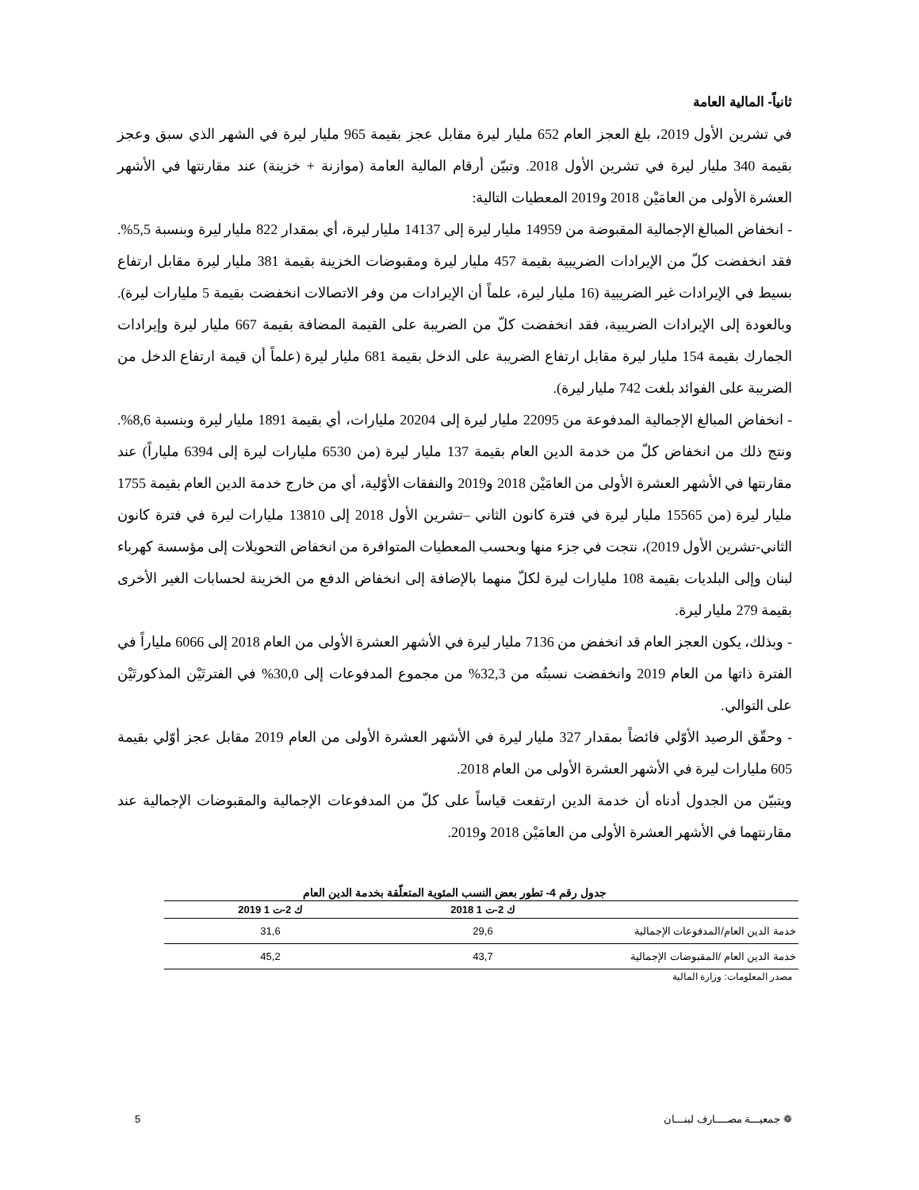ثانياً- المالية العامة
في تشرين الأول 2019، بلغ العجز العام 652 مليار ليرة مقابل عجز بقيمة 965 مليار ليرة في الشهر الذي سبق وعجز بقيمة 340 مليار ليرة في تشرين الأول 2018. وتبيّن أرقام المالية العامة (موازنة + خزينة) عند مقارنتها في الأشهر العشرة الأولى من العامَيْن 2018 و2019 المعطيات التالية:
- انخفاض المبالغ الإجمالية المقبوضة من 14959 مليار ليرة إلى 14137 مليار ليرة، أي بمقدار 822 مليار ليرة وبنسبة 5,5%. فقد انخفضت كلّ من الإيرادات الضريبية بقيمة 457 مليار ليرة ومقبوضات الخزينة بقيمة 381 مليار ليرة مقابل ارتفاع بسيط في الإيرادات غير الضريبية (16 مليار ليرة، علماً أن الإيرادات من وفر الاتصالات انخفضت بقيمة 5 مليارات ليرة). وبالعودة إلى الإيرادات الضريبية، فقد انخفضت كلّ من الضريبة على القيمة المضافة بقيمة 667 مليار ليرة وإيرادات الجمارك بقيمة 154 مليار ليرة مقابل ارتفاع الضريبة على الدخل بقيمة 681 مليار ليرة (علماً أن قيمة ارتفاع الدخل من الضريبة على الفوائد بلغت 742 مليار ليرة).
- انخفاض المبالغ الإجمالية المدفوعة من 22095 مليار ليرة إلى 20204 مليارات، أي بقيمة 1891 مليار ليرة وبنسبة 8,6%. ونتج ذلك من انخفاض كلّ من خدمة الدين العام بقيمة 137 مليار ليرة (من 6530 مليارات ليرة إلى 6394 ملياراً) عند مقارنتها في الأشهر العشرة الأولى من العامَيْن 2018 و2019 والنفقات الأوّلية، أي من خارج خدمة الدين العام بقيمة 1755 مليار ليرة (من 15565 مليار ليرة في فترة كانون الثاني –تشرين الأول 2018 إلى 13810 مليارات ليرة في فترة كانون الثاني-تشرين الأول 2019)، نتجت في جزء منها وبحسب المعطيات المتوافرة من انخفاض التحويلات إلى مؤسسة كهرباء لبنان وإلى البلديات بقيمة 108 مليارات ليرة لكلّ منهما بالإضافة إلى انخفاض الدفع من الخزينة لحسابات الغير الأخرى بقيمة 279 مليار ليرة.
- وبذلك، يكون العجز العام قد انخفض من 7136 مليار ليرة في الأشهر العشرة الأولى من العام 2018 إلى 6066 ملياراً في الفترة ذاتها من العام 2019 وانخفضت نسبتُه من 32,3% من مجموع المدفوعات إلى 30,0% في الفترتَيْن المذكورتَيْن على التوالي.
- وحقّق الرصيد الأوّلي فائضاً بمقدار 327 مليار ليرة في الأشهر العشرة الأولى من العام 2019 مقابل عجز أوّلي بقيمة 605 مليارات ليرة في الأشهر العشرة الأولى من العام 2018.
ويتبيّن من الجدول أدناه أن خدمة الدين ارتفعت قياساً على كلّ من المدفوعات الإجمالية والمقبوضات الإجمالية عند مقارنتهما في الأشهر العشرة الأولى من العامَيْن 2018 و2019.
جدول رقم 4- تطور بعض النسب المئوية المتعلّقة بخدمة الدين العام
| | ك 2-ت 1 2018 | ك 2-ت 1 2019 |
| --- | --- | --- |
| خدمة الدين العام/المدفوعات الإجمالية | 29,6 | 31,6 |
| خدمة الدين العام /المقبوضات الإجمالية | 43,7 | 45,2 |
مصدر المعلومات: وزارة المالية
❁ جمعيـــة مصــــارف لبنـــان 5